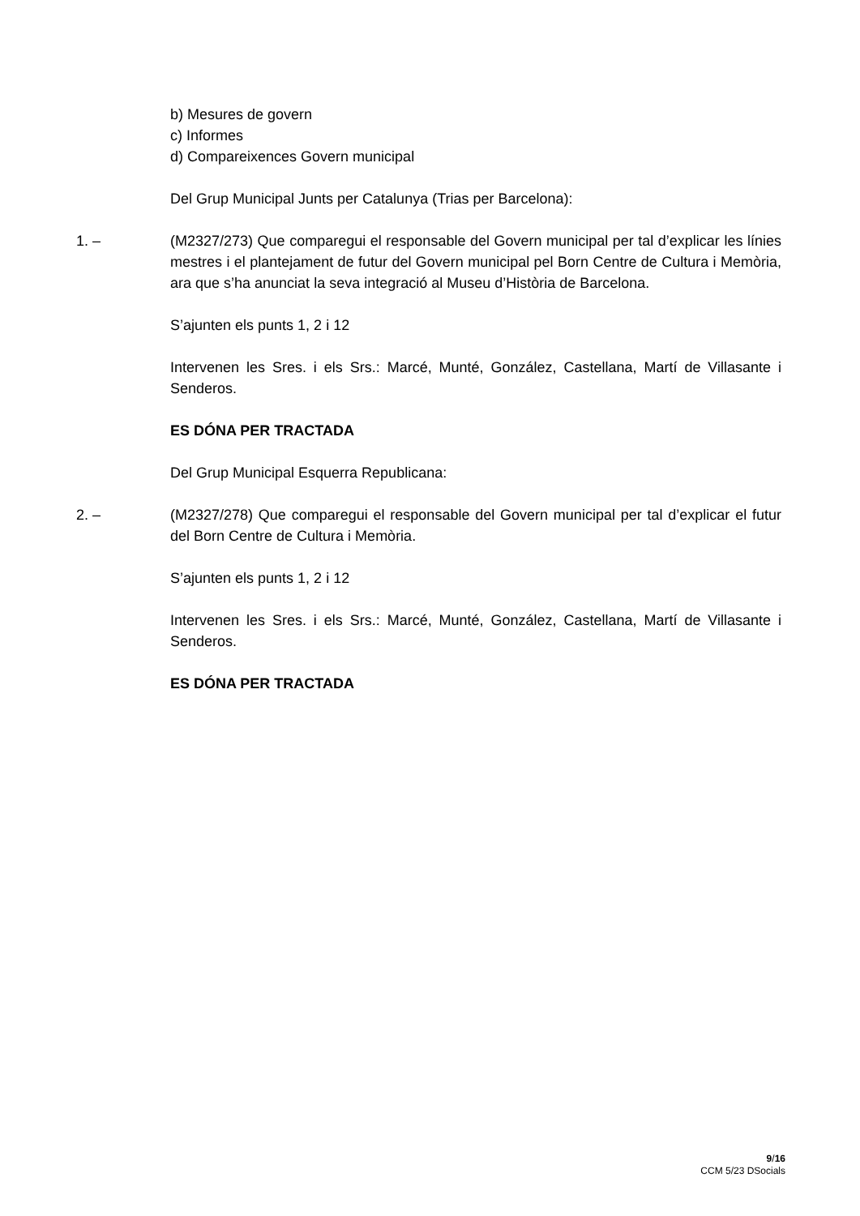b) Mesures de govern
c) Informes
d) Compareixences Govern municipal
Del Grup Municipal Junts per Catalunya (Trias per Barcelona):
1. – (M2327/273) Que comparegui el responsable del Govern municipal per tal d’explicar les línies mestres i el plantejament de futur del Govern municipal pel Born Centre de Cultura i Memòria, ara que s’ha anunciat la seva integració al Museu d’Història de Barcelona.
S’ajunten els punts 1, 2 i 12
Intervenen les Sres. i els Srs.: Marcé, Munté, González, Castellana, Martí de Villasante i Senderos.
ES DÓNA PER TRACTADA
Del Grup Municipal Esquerra Republicana:
2. – (M2327/278) Que comparegui el responsable del Govern municipal per tal d’explicar el futur del Born Centre de Cultura i Memòria.
S’ajunten els punts 1, 2 i 12
Intervenen les Sres. i els Srs.: Marcé, Munté, González, Castellana, Martí de Villasante i Senderos.
ES DÓNA PER TRACTADA
9/16
CCM 5/23 DSocials